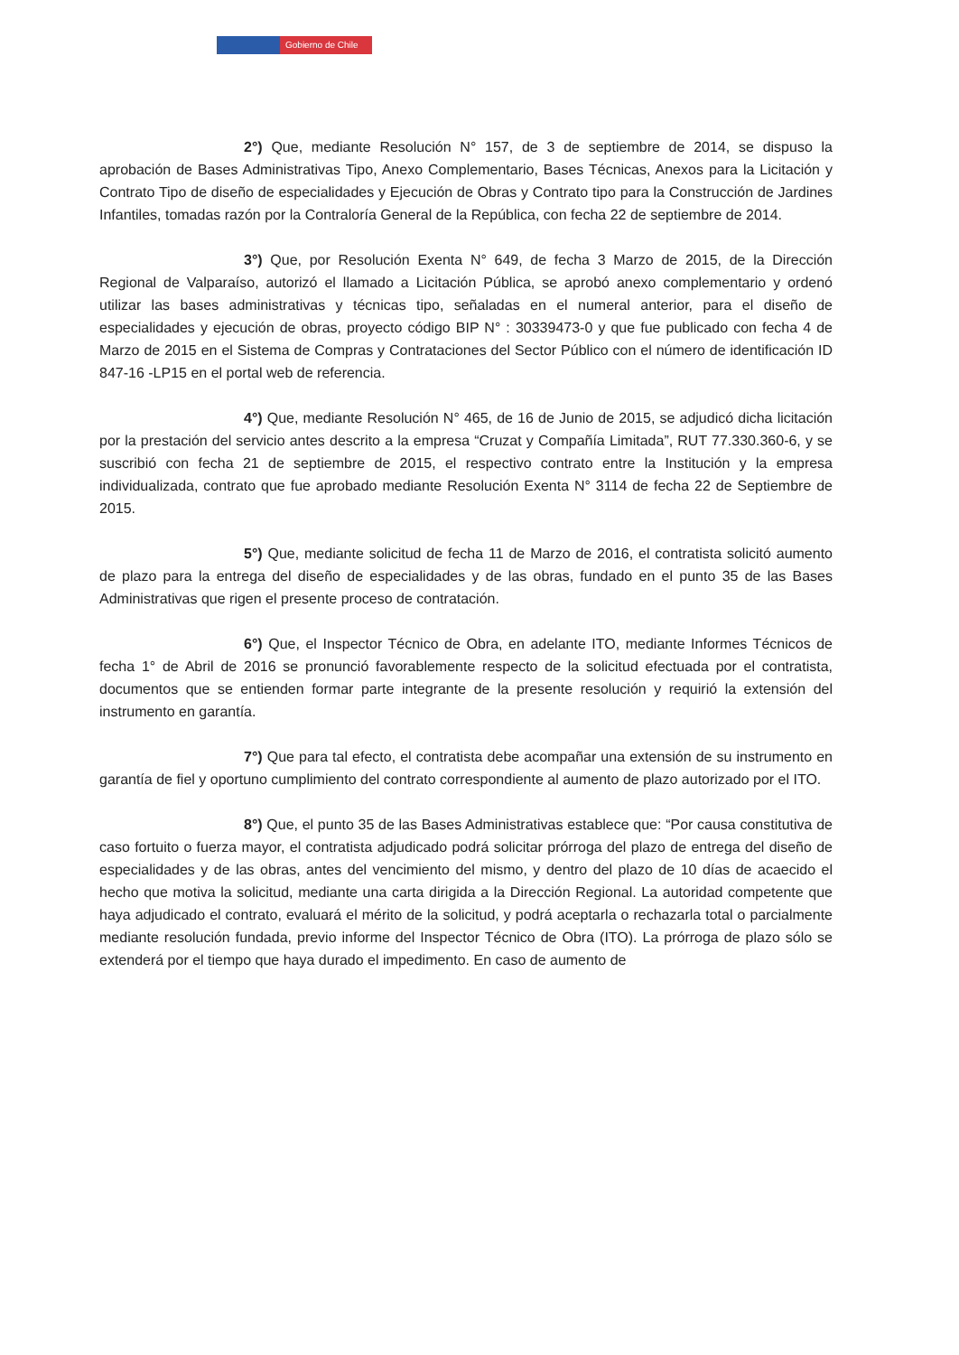Gobierno de Chile
2°) Que, mediante Resolución N° 157, de 3 de septiembre de 2014, se dispuso la aprobación de Bases Administrativas Tipo, Anexo Complementario, Bases Técnicas, Anexos para la Licitación y Contrato Tipo de diseño de especialidades y Ejecución de Obras y Contrato tipo para la Construcción de Jardines Infantiles, tomadas razón por la Contraloría General de la República, con fecha 22 de septiembre de 2014.
3°) Que, por Resolución Exenta N° 649, de fecha 3 Marzo de 2015, de la Dirección Regional de Valparaíso, autorizó el llamado a Licitación Pública, se aprobó anexo complementario y ordenó utilizar las bases administrativas y técnicas tipo, señaladas en el numeral anterior, para el diseño de especialidades y ejecución de obras, proyecto código BIP N° : 30339473-0 y que fue publicado con fecha 4 de Marzo de 2015 en el Sistema de Compras y Contrataciones del Sector Público con el número de identificación ID 847-16 -LP15 en el portal web de referencia.
4°) Que, mediante Resolución N° 465, de 16 de Junio de 2015, se adjudicó dicha licitación por la prestación del servicio antes descrito a la empresa “Cruzat y Compañía Limitada”, RUT 77.330.360-6, y se suscribió con fecha 21 de septiembre de 2015, el respectivo contrato entre la Institución y la empresa individualizada, contrato que fue aprobado mediante Resolución Exenta N° 3114 de fecha 22 de Septiembre de 2015.
5°) Que, mediante solicitud de fecha 11 de Marzo de 2016, el contratista solicitó aumento de plazo para la entrega del diseño de especialidades y de las obras, fundado en el punto 35 de las Bases Administrativas que rigen el presente proceso de contratación.
6°) Que, el Inspector Técnico de Obra, en adelante ITO, mediante Informes Técnicos de fecha 1° de Abril de 2016 se pronunció favorablemente respecto de la solicitud efectuada por el contratista, documentos que se entienden formar parte integrante de la presente resolución y requirió la extensión del instrumento en garantía.
7°) Que para tal efecto, el contratista debe acompañar una extensión de su instrumento en garantía de fiel y oportuno cumplimiento del contrato correspondiente al aumento de plazo autorizado por el ITO.
8°) Que, el punto 35 de las Bases Administrativas establece que: “Por causa constitutiva de caso fortuito o fuerza mayor, el contratista adjudicado podrá solicitar prórroga del plazo de entrega del diseño de especialidades y de las obras, antes del vencimiento del mismo, y dentro del plazo de 10 días de acaecido el hecho que motiva la solicitud, mediante una carta dirigida a la Dirección Regional. La autoridad competente que haya adjudicado el contrato, evaluará el mérito de la solicitud, y podrá aceptarla o rechazarla total o parcialmente mediante resolución fundada, previo informe del Inspector Técnico de Obra (ITO). La prórroga de plazo sólo se extenderá por el tiempo que haya durado el impedimento. En caso de aumento de